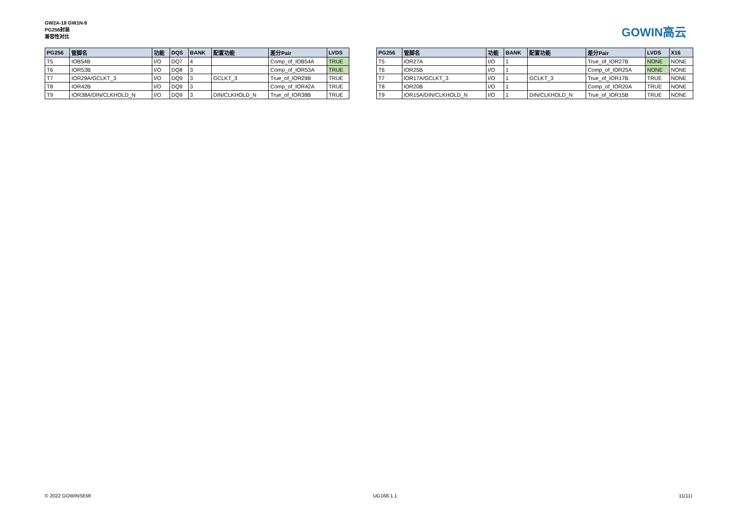GW2A-18 GW1N-9
PG256封装
兼容性对比
GOWIN高云
| PG256 | 管脚名 | 功能 | DQS | BANK | 配置功能 | 差分Pair | LVDS |
| --- | --- | --- | --- | --- | --- | --- | --- |
| T5 | IOB54B | I/O | DQ7 | 4 | | Comp_of_IOB54A | TRUE |
| T6 | IOR53B | I/O | DQ8 | 3 | | Comp_of_IOR53A | TRUE |
| T7 | IOR29A/GCLKT_3 | I/O | DQ9 | 3 | GCLKT_3 | True_of_IOR29B | TRUE |
| T8 | IOR42B | I/O | DQ9 | 3 | | Comp_of_IOR42A | TRUE |
| T9 | IOR38A/DIN/CLKHOLD_N | I/O | DQ9 | 3 | DIN/CLKHOLD_N | True_of_IOR38B | TRUE |
| PG256 | 管脚名 | 功能 | BANK | 配置功能 | 差分Pair | LVDS | X16 |
| --- | --- | --- | --- | --- | --- | --- | --- |
| T5 | IOR27A | I/O | 1 | | True_of_IOR27B | NONE | NONE |
| T6 | IOR25B | I/O | 1 | | Comp_of_IOR25A | NONE | NONE |
| T7 | IOR17A/GCLKT_3 | I/O | 1 | GCLKT_3 | True_of_IOR17B | TRUE | NONE |
| T8 | IOR20B | I/O | 1 | | Comp_of_IOR20A | TRUE | NONE |
| T9 | IOR15A/DIN/CLKHOLD_N | I/O | 1 | DIN/CLKHOLD_N | True_of_IOR15B | TRUE | NONE |
© 2022 GOWINSEMI UG168-1.1 11(11)